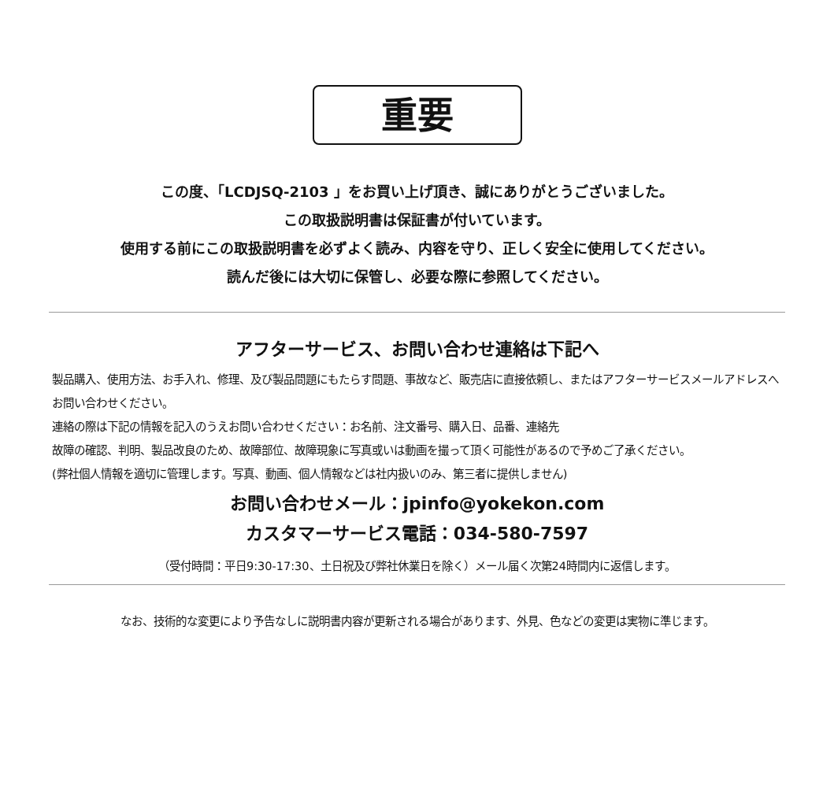重要
この度、「LCDJSQ-2103 」をお買い上げ頂き、誠にありがとうございました。
この取扱説明書は保証書が付いています。
使用する前にこの取扱説明書を必ずよく読み、内容を守り、正しく安全に使用してください。
読んだ後には大切に保管し、必要な際に参照してください。
アフターサービス、お問い合わせ連絡は下記へ
製品購入、使用方法、お手入れ、修理、及び製品問題にもたらす問題、事故など、販売店に直接依頼し、またはアフターサービスメールアドレスへお問い合わせください。
連絡の際は下記の情報を記入のうえお問い合わせください：お名前、注文番号、購入日、品番、連絡先
故障の確認、判明、製品改良のため、故障部位、故障現象に写真或いは動画を撮って頂く可能性があるので予めご了承ください。
(弊社個人情報を適切に管理します。写真、動画、個人情報などは社内扱いのみ、第三者に提供しません)
お問い合わせメール：jpinfo@yokekon.com
カスタマーサービス電話：034-580-7597
（受付時間：平日9:30-17:30、土日祝及び弊社休業日を除く）メール届く次第24時間内に返信します。
なお、技術的な変更により予告なしに説明書内容が更新される場合があります、外見、色などの変更は実物に準じます。